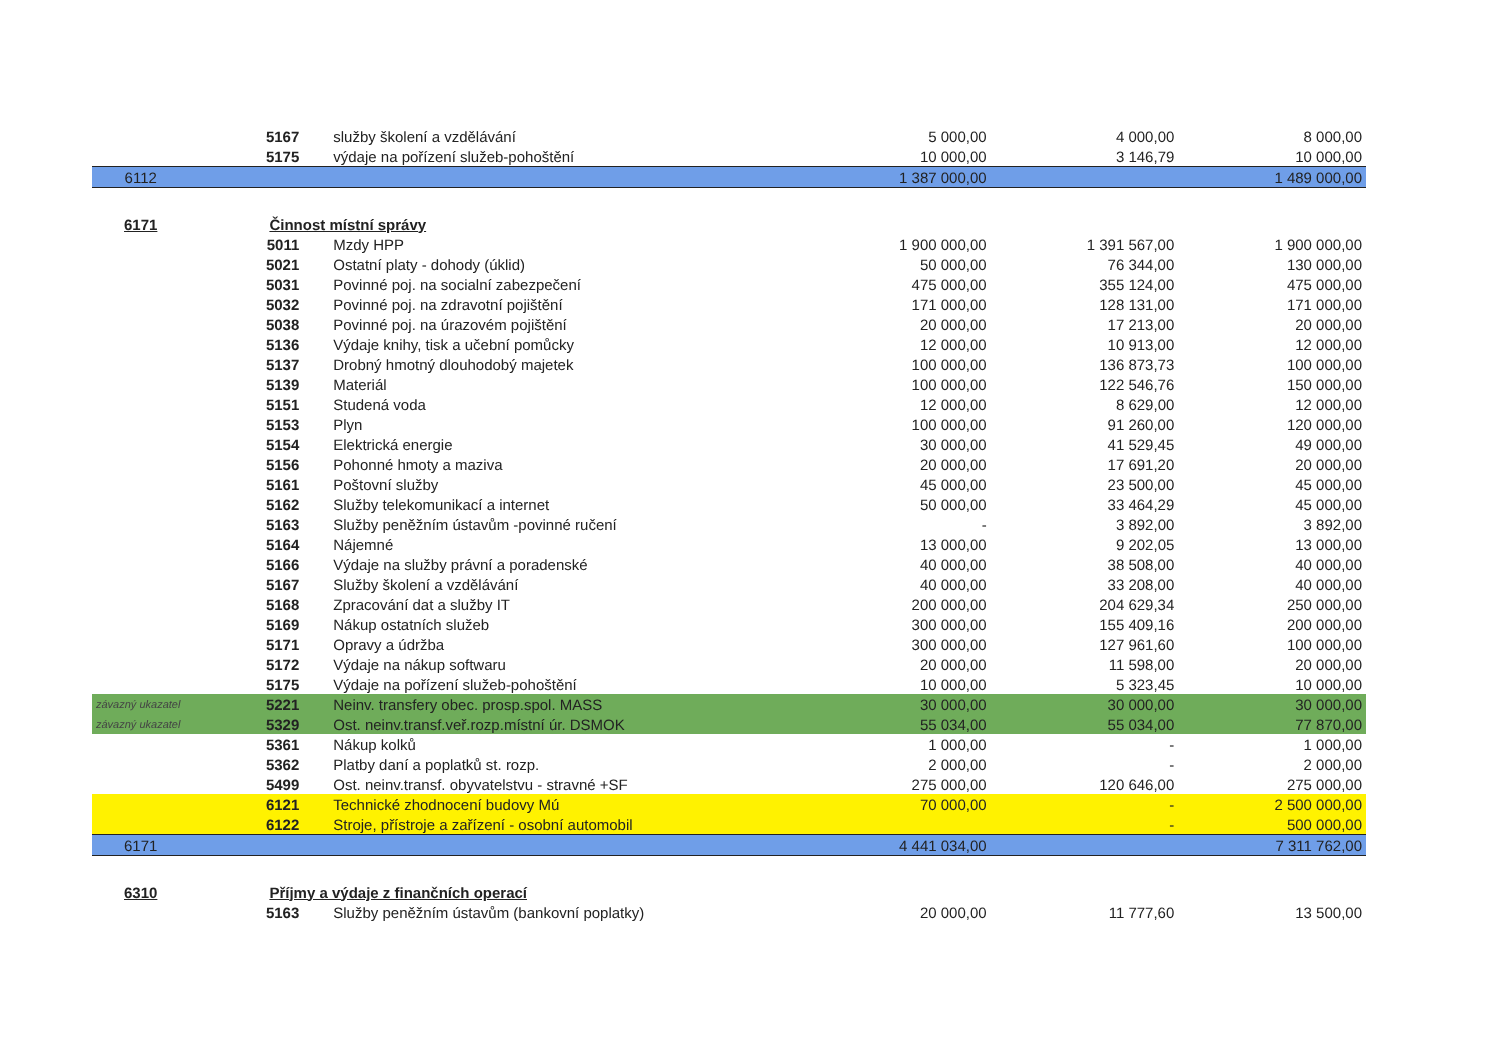| | 5167 | služby školení a vzdělávání | 5 000,00 | 4 000,00 | 8 000,00 |
| | 5175 | výdaje na pořízení služeb-pohoštění | 10 000,00 | 3 146,79 | 10 000,00 |
| 6112 | | | 1 387 000,00 | | 1 489 000,00 |
| 6171 | Činnost místní správy | | | | |
| | 5011 | Mzdy HPP | 1 900 000,00 | 1 391 567,00 | 1 900 000,00 |
| | 5021 | Ostatní platy - dohody (úklid) | 50 000,00 | 76 344,00 | 130 000,00 |
| | 5031 | Povinné poj. na socialní zabezpečení | 475 000,00 | 355 124,00 | 475 000,00 |
| | 5032 | Povinné poj. na zdravotní pojištění | 171 000,00 | 128 131,00 | 171 000,00 |
| | 5038 | Povinné poj. na úrazovém pojištění | 20 000,00 | 17 213,00 | 20 000,00 |
| | 5136 | Výdaje knihy, tisk a učební pomůcky | 12 000,00 | 10 913,00 | 12 000,00 |
| | 5137 | Drobný hmotný dlouhodobý majetek | 100 000,00 | 136 873,73 | 100 000,00 |
| | 5139 | Materiál | 100 000,00 | 122 546,76 | 150 000,00 |
| | 5151 | Studená voda | 12 000,00 | 8 629,00 | 12 000,00 |
| | 5153 | Plyn | 100 000,00 | 91 260,00 | 120 000,00 |
| | 5154 | Elektrická energie | 30 000,00 | 41 529,45 | 49 000,00 |
| | 5156 | Pohonné hmoty a maziva | 20 000,00 | 17 691,20 | 20 000,00 |
| | 5161 | Poštovní služby | 45 000,00 | 23 500,00 | 45 000,00 |
| | 5162 | Služby telekomunikací a internet | 50 000,00 | 33 464,29 | 45 000,00 |
| | 5163 | Služby peněžním ústavům -povinné ručení | - | 3 892,00 | 3 892,00 |
| | 5164 | Nájemné | 13 000,00 | 9 202,05 | 13 000,00 |
| | 5166 | Výdaje na služby právní a poradenské | 40 000,00 | 38 508,00 | 40 000,00 |
| | 5167 | Služby školení a vzdělávání | 40 000,00 | 33 208,00 | 40 000,00 |
| | 5168 | Zpracování dat a služby IT | 200 000,00 | 204 629,34 | 250 000,00 |
| | 5169 | Nákup ostatních služeb | 300 000,00 | 155 409,16 | 200 000,00 |
| | 5171 | Opravy a údržba | 300 000,00 | 127 961,60 | 100 000,00 |
| | 5172 | Výdaje na nákup softwaru | 20 000,00 | 11 598,00 | 20 000,00 |
| | 5175 | Výdaje na pořízení služeb-pohoštění | 10 000,00 | 5 323,45 | 10 000,00 |
| závazný ukazatel | 5221 | Neinv. transfery obec. prosp.spol. MASS | 30 000,00 | 30 000,00 | 30 000,00 |
| závazný ukazatel | 5329 | Ost. neinv.transf.veř.rozp.místní úr. DSMOK | 55 034,00 | 55 034,00 | 77 870,00 |
| | 5361 | Nákup kolků | 1 000,00 | - | 1 000,00 |
| | 5362 | Platby daní a poplatků st. rozp. | 2 000,00 | - | 2 000,00 |
| | 5499 | Ost. neinv.transf. obyvatelstvu - stravné +SF | 275 000,00 | 120 646,00 | 275 000,00 |
| | 6121 | Technické zhodnocení budovy Mú | 70 000,00 | - | 2 500 000,00 |
| | 6122 | Stroje, přístroje a zařízení - osobní automobil | | - | 500 000,00 |
| 6171 | | | 4 441 034,00 | | 7 311 762,00 |
| 6310 | Příjmy a výdaje z finančních operací | | | | |
| | 5163 | Služby peněžním ústavům (bankovní poplatky) | 20 000,00 | 11 777,60 | 13 500,00 |